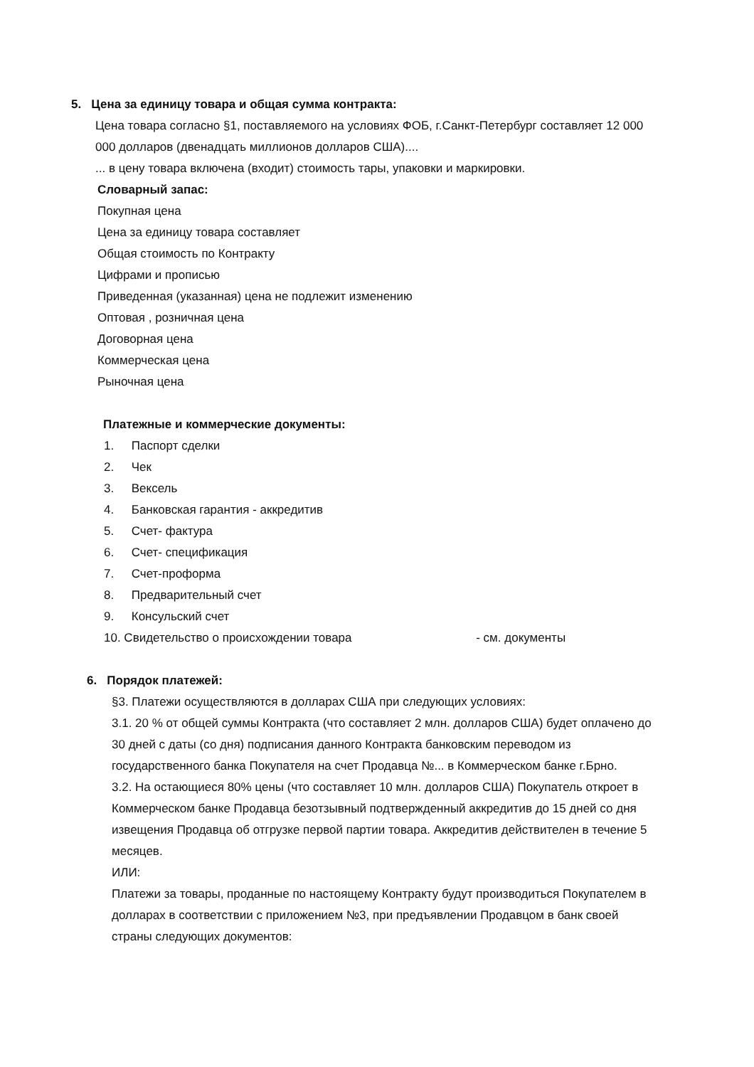5. Цена за единицу товара и общая сумма контракта:
Цена товара согласно §1, поставляемого на условиях ФОБ, г.Санкт-Петербург составляет 12 000 000 долларов (двенадцать миллионов долларов США)....
... в цену товара включена (входит) стоимость тары, упаковки и маркировки.
Словарный запас:
Покупная цена
Цена за единицу товара составляет
Общая стоимость по Контракту
Цифрами и прописью
Приведенная (указанная) цена не подлежит изменению
Оптовая , розничная цена
Договорная цена
Коммерческая цена
Рыночная цена
Платежные и коммерческие документы:
1. Паспорт сделки
2. Чек
3. Вексель
4. Банковская гарантия - аккредитив
5. Счет- фактура
6. Счет- спецификация
7. Счет-проформа
8. Предварительный счет
9. Консульский счет
10. Свидетельство о происхождении товара - см. документы
6. Порядок платежей:
§3. Платежи осуществляются в долларах США при следующих условиях:
3.1. 20 % от общей суммы Контракта (что составляет 2 млн. долларов США) будет оплачено до 30 дней с даты (со дня) подписания данного Контракта банковским переводом из государственного банка Покупателя на счет Продавца №... в Коммерческом банке г.Брно.
3.2. На остающиеся 80% цены (что составляет 10 млн. долларов США) Покупатель откроет в Коммерческом банке Продавца безотзывный подтвержденный аккредитив до 15 дней со дня извещения Продавца об отгрузке первой партии товара. Аккредитив действителен в течение 5 месяцев.
ИЛИ:
Платежи за товары, проданные по настоящему Контракту будут производиться Покупателем в долларах в соответствии с приложением №3, при предъявлении Продавцом в банк своей страны следующих документов: